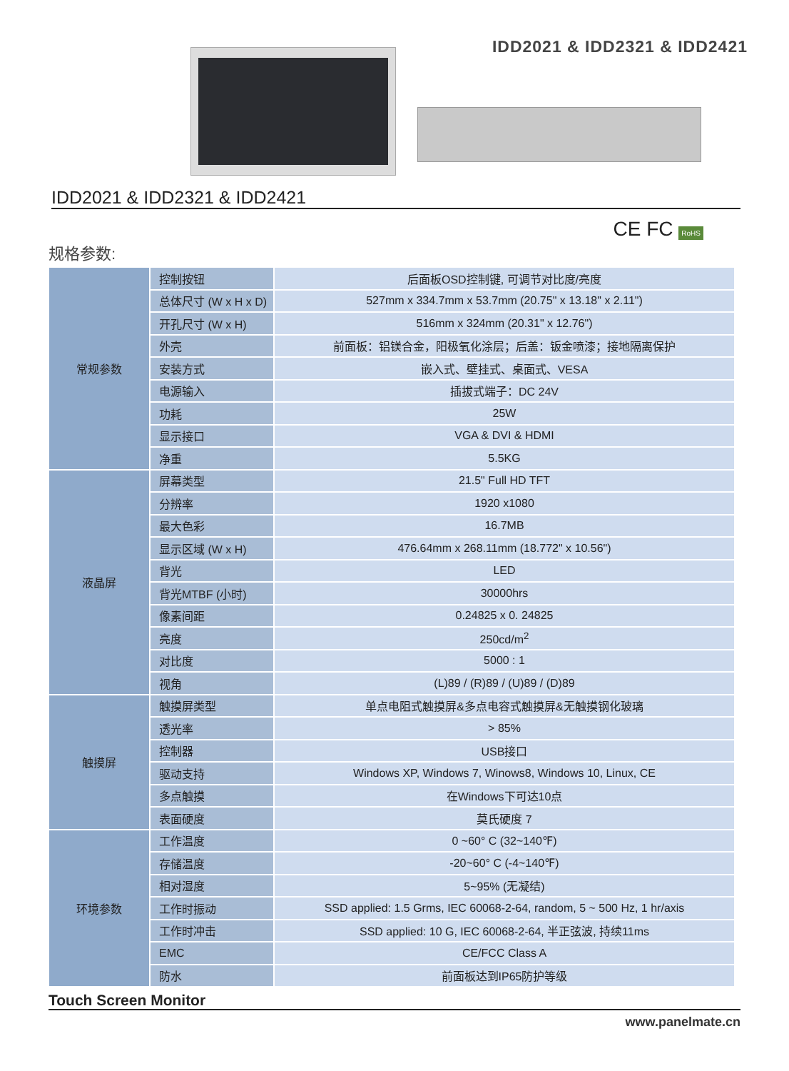IDD2021 & IDD2321 & IDD2421
IDD2021 & IDD2321 & IDD2421
CE FC RoHS
规格参数:
| 常规参数 | 控制按钮 | 后面板OSD控制键, 可调节对比度/亮度 |
| | 总体尺寸 (W x H x D) | 527mm x 334.7mm x 53.7mm (20.75" x 13.18" x 2.11") |
| | 开孔尺寸 (W x H) | 516mm x 324mm (20.31" x 12.76") |
| | 外壳 | 前面板：铝镁合金，阳极氧化涂层；后盖：钣金喷漆；接地隔离保护 |
| | 安装方式 | 嵌入式、壁挂式、桌面式、VESA |
| | 电源输入 | 插拔式端子：DC 24V |
| | 功耗 | 25W |
| | 显示接口 | VGA & DVI & HDMI |
| | 净重 | 5.5KG |
| 液晶屏 | 屏幕类型 | 21.5" Full HD TFT |
| | 分辨率 | 1920 x1080 |
| | 最大色彩 | 16.7MB |
| | 显示区域 (W x H) | 476.64mm x 268.11mm (18.772" x 10.56") |
| | 背光 | LED |
| | 背光MTBF (小时) | 30000hrs |
| | 像素间距 | 0.24825 x 0. 24825 |
| | 亮度 | 250cd/m<sup>2</sup> |
| | 对比度 | 5000 : 1 |
| | 视角 | (L)89 / (R)89 / (U)89 / (D)89 |
| 触摸屏 | 触摸屏类型 | 单点电阻式触摸屏&多点电容式触摸屏&无触摸钢化玻璃 |
| | 透光率 | > 85% |
| | 控制器 | USB接口 |
| | 驱动支持 | Windows XP, Windows 7, Winows8, Windows 10, Linux, CE |
| | 多点触摸 | 在Windows下可达10点 |
| | 表面硬度 | 莫氏硬度 7 |
| 环境参数 | 工作温度 | 0 ~60° C (32~140℉) |
| | 存储温度 | -20~60° C (-4~140℉) |
| | 相对湿度 | 5~95% (无凝结) |
| | 工作时振动 | SSD applied: 1.5 Grms, IEC 60068-2-64, random, 5 ~ 500 Hz, 1 hr/axis |
| | 工作时冲击 | SSD applied: 10 G, IEC 60068-2-64, 半正弦波, 持续11ms |
| | EMC | CE/FCC Class A |
| | 防水 | 前面板达到IP65防护等级 |
Touch Screen Monitor
www.panelmate.cn